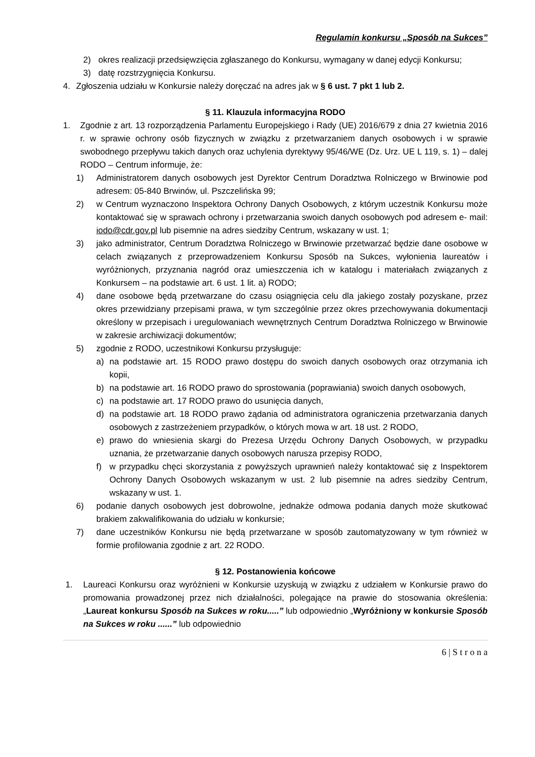Regulamin konkursu „Sposób na Sukces”
2) okres realizacji przedsięwzięcia zgłaszanego do Konkursu, wymagany w danej edycji Konkursu;
3) datę rozstrzygnięcia Konkursu.
4. Zgłoszenia udziału w Konkursie należy doręczać na adres jak w § 6 ust. 7 pkt 1 lub 2.
§ 11. Klauzula informacyjna RODO
1. Zgodnie z art. 13 rozporządzenia Parlamentu Europejskiego i Rady (UE) 2016/679 z dnia 27 kwietnia 2016 r. w sprawie ochrony osób fizycznych w związku z przetwarzaniem danych osobowych i w sprawie swobodnego przepływu takich danych oraz uchylenia dyrektywy 95/46/WE (Dz. Urz. UE L 119, s. 1) – dalej RODO – Centrum informuje, że:
1) Administratorem danych osobowych jest Dyrektor Centrum Doradztwa Rolniczego w Brwinowie pod adresem: 05-840 Brwinów, ul. Pszczelińska 99;
2) w Centrum wyznaczono Inspektora Ochrony Danych Osobowych, z którym uczestnik Konkursu może kontaktować się w sprawach ochrony i przetwarzania swoich danych osobowych pod adresem e- mail: iodo@cdr.gov.pl lub pisemnie na adres siedziby Centrum, wskazany w ust. 1;
3) jako administrator, Centrum Doradztwa Rolniczego w Brwinowie przetwarzać będzie dane osobowe w celach związanych z przeprowadzeniem Konkursu Sposób na Sukces, wyłonienia laureatów i wyróżnionych, przyznania nagród oraz umieszczenia ich w katalogu i materiałach związanych z Konkursem – na podstawie art. 6 ust. 1 lit. a) RODO;
4) dane osobowe będą przetwarzane do czasu osiągnięcia celu dla jakiego zostały pozyskane, przez okres przewidziany przepisami prawa, w tym szczególnie przez okres przechowywania dokumentacji określony w przepisach i uregulowaniach wewnętrznych Centrum Doradztwa Rolniczego w Brwinowie w zakresie archiwizacji dokumentów;
5) zgodnie z RODO, uczestnikowi Konkursu przysługuje:
a) na podstawie art. 15 RODO prawo dostępu do swoich danych osobowych oraz otrzymania ich kopii,
b) na podstawie art. 16 RODO prawo do sprostowania (poprawiania) swoich danych osobowych,
c) na podstawie art. 17 RODO prawo do usunięcia danych,
d) na podstawie art. 18 RODO prawo żądania od administratora ograniczenia przetwarzania danych osobowych z zastrzeżeniem przypadków, o których mowa w art. 18 ust. 2 RODO,
e) prawo do wniesienia skargi do Prezesa Urzędu Ochrony Danych Osobowych, w przypadku uznania, że przetwarzanie danych osobowych narusza przepisy RODO,
f) w przypadku chęci skorzystania z powyższych uprawnień należy kontaktować się z Inspektorem Ochrony Danych Osobowych wskazanym w ust. 2 lub pisemnie na adres siedziby Centrum, wskazany w ust. 1.
6) podanie danych osobowych jest dobrowolne, jednakże odmowa podania danych może skutkować brakiem zakwalifikowania do udziału w konkursie;
7) dane uczestników Konkursu nie będą przetwarzane w sposób zautomatyzowany w tym również w formie profilowania zgodnie z art. 22 RODO.
§ 12. Postanowienia końcowe
1. Laureaci Konkursu oraz wyróżnieni w Konkursie uzyskują w związku z udziałem w Konkursie prawo do promowania prowadzonej przez nich działalności, polegające na prawie do stosowania określenia: „Laureat konkursu Sposób na Sukces w roku.....” lub odpowiednio „Wyróżniony w konkursie Sposób na Sukces w roku ......” lub odpowiednio
6 | S t r o n a